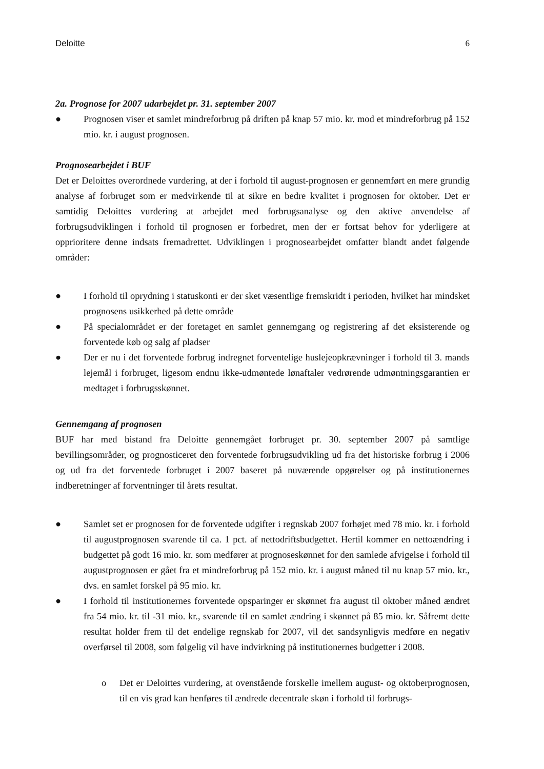Deloitte 6
2a. Prognose for 2007 udarbejdet pr. 31. september 2007
● Prognosen viser et samlet mindreforbrug på driften på knap 57 mio. kr. mod et mindreforbrug på 152 mio. kr. i august prognosen.
Prognosearbejdet i BUF
Det er Deloittes overordnede vurdering, at der i forhold til august-prognosen er gennemført en mere grundig analyse af forbruget som er medvirkende til at sikre en bedre kvalitet i prognosen for oktober. Det er samtidig Deloittes vurdering at arbejdet med forbrugsanalyse og den aktive anvendelse af forbrugsudviklingen i forhold til prognosen er forbedret, men der er fortsat behov for yderligere at opprioritere denne indsats fremadrettet. Udviklingen i prognosearbejdet omfatter blandt andet følgende områder:
● I forhold til oprydning i statuskonti er der sket væsentlige fremskridt i perioden, hvilket har mindsket prognosens usikkerhed på dette område
● På specialområdet er der foretaget en samlet gennemgang og registrering af det eksisterende og forventede køb og salg af pladser
● Der er nu i det forventede forbrug indregnet forventelige huslejeopkrævninger i forhold til 3. mands lejemål i forbruget, ligesom endnu ikke-udmøntede lønaftaler vedrørende udmøntningsgarantien er medtaget i forbrugsskønnet.
Gennemgang af prognosen
BUF har med bistand fra Deloitte gennemgået forbruget pr. 30. september 2007 på samtlige bevillingsområder, og prognosticeret den forventede forbrugsudvikling ud fra det historiske forbrug i 2006 og ud fra det forventede forbruget i 2007 baseret på nuværende opgørelser og på institutionernes indberetninger af forventninger til årets resultat.
● Samlet set er prognosen for de forventede udgifter i regnskab 2007 forhøjet med 78 mio. kr. i forhold til augustprognosen svarende til ca. 1 pct. af nettodriftsbudgettet. Hertil kommer en nettoændring i budgettet på godt 16 mio. kr. som medfører at prognoseskønnet for den samlede afvigelse i forhold til augustprognosen er gået fra et mindreforbrug på 152 mio. kr. i august måned til nu knap 57 mio. kr., dvs. en samlet forskel på 95 mio. kr.
● I forhold til institutionernes forventede opsparinger er skønnet fra august til oktober måned ændret fra 54 mio. kr. til -31 mio. kr., svarende til en samlet ændring i skønnet på 85 mio. kr. Såfremt dette resultat holder frem til det endelige regnskab for 2007, vil det sandsynligvis medføre en negativ overførsel til 2008, som følgelig vil have indvirkning på institutionernes budgetter i 2008.
o Det er Deloittes vurdering, at ovenstående forskelle imellem august- og oktoberprognosen, til en vis grad kan henføres til ændrede decentrale skøn i forhold til forbrugs-